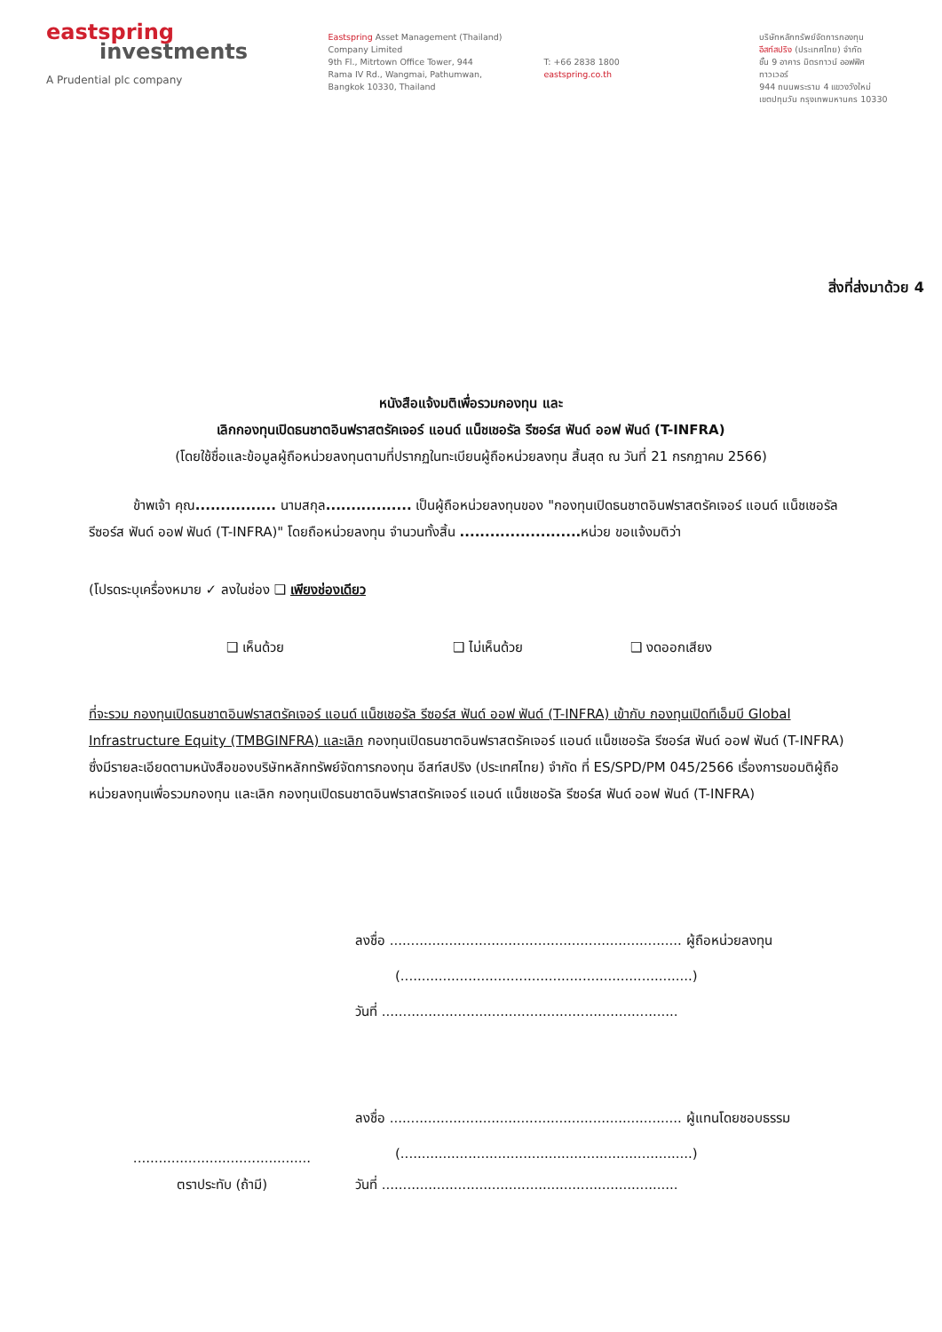eastspring
investments
A Prudential plc company
Eastspring Asset Management (Thailand)
Company Limited
9th Fl., Mitrtown Office Tower, 944
Rama IV Rd., Wangmai, Pathumwan,
Bangkok 10330, Thailand
T: +66 2838 1800
eastspring.co.th
บริษัทหลักทรัพย์จัดการกองทุน
อีสท์สปริง (ประเทศไทย) จำกัด
ชั้น 9 อาคาร มิตรทาวน์ ออฟฟิศ ทาวเวอร์
944 ถนนพระราม 4 แขวงวังใหม่
เขตปทุมวัน กรุงเทพมหานคร 10330
สิ่งที่ส่งมาด้วย 4
หนังสือแจ้งมติเพื่อรวมกองทุน และ
เลิกกองทุนเปิดธนชาตอินฟราสตรัคเจอร์ แอนด์ แน็ชเชอรัล รีซอร์ส ฟันด์ ออฟ ฟันด์ (T-INFRA)
(โดยใช้ชื่อและข้อมูลผู้ถือหน่วยลงทุนตามที่ปรากฏในทะเบียนผู้ถือหน่วยลงทุน สิ้นสุด ณ วันที่ 21 กรกฎาคม 2566)
ข้าพเจ้า คุณ................ นามสกุล................. เป็นผู้ถือหน่วยลงทุนของ "กองทุนเปิดธนชาตอินฟราสตรัคเจอร์ แอนด์ แน็ชเชอรัล รีซอร์ส ฟันด์ ออฟ ฟันด์ (T-INFRA)" โดยถือหน่วยลงทุน จำนวนทั้งสิ้น ........................ หน่วย ขอแจ้งมติว่า
(โปรดระบุเครื่องหมาย ✓ ลงในช่อง ❑ เพียงช่องเดียว
❑ เห็นด้วย ❑ ไม่เห็นด้วย ❑ งดออกเสียง
ที่จะรวม กองทุนเปิดธนชาตอินฟราสตรัคเจอร์ แอนด์ แน็ชเชอรัล รีซอร์ส ฟันด์ ออฟ ฟันด์ (T-INFRA) เข้ากับ กองทุนเปิดทีเอ็มบี Global Infrastructure Equity (TMBGINFRA) และเลิก กองทุนเปิดธนชาตอินฟราสตรัคเจอร์ แอนด์ แน็ชเชอรัล รีซอร์ส ฟันด์ ออฟ ฟันด์ (T-INFRA) ซึ่งมีรายละเอียดตามหนังสือของบริษัทหลักทรัพย์จัดการกองทุน อีสท์สปริง (ประเทศไทย) จำกัด ที่ ES/SPD/PM 045/2566 เรื่องการขอมติผู้ถือหน่วยลงทุนเพื่อรวมกองทุน และเลิก กองทุนเปิดธนชาตอินฟราสตรัคเจอร์ แอนด์ แน็ชเชอรัล รีซอร์ส ฟันด์ ออฟ ฟันด์ (T-INFRA)
ลงชื่อ ..................................................................... ผู้ถือหน่วยลงทุน
(.....................................................................)
วันที่ ......................................................................
ลงชื่อ ..................................................................... ผู้แทนโดยชอบธรรม
(.....................................................................)
..........................................
ตราประทับ (ถ้ามี)
วันที่ ......................................................................